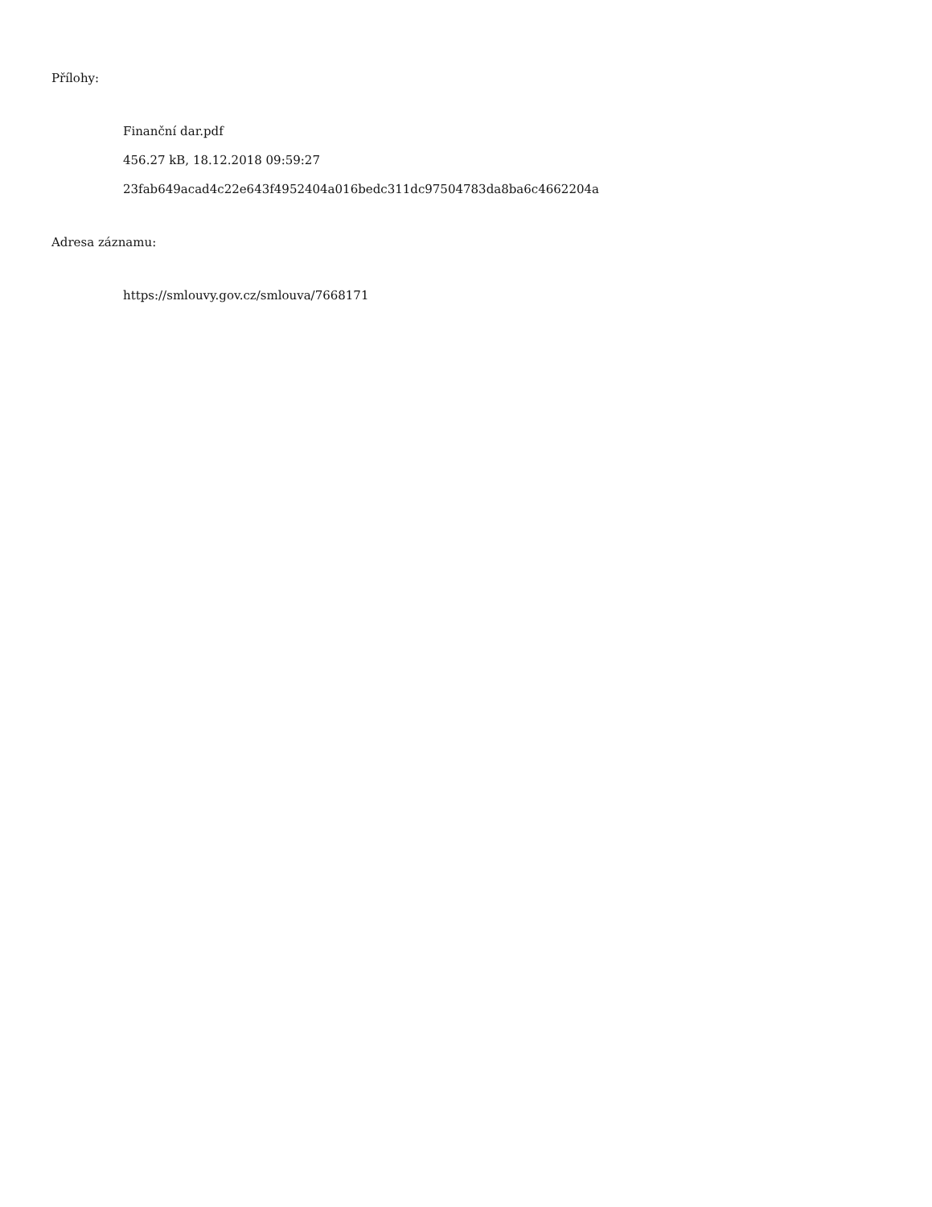Přílohy:
Finanční dar.pdf
456.27 kB, 18.12.2018 09:59:27
23fab649acad4c22e643f4952404a016bedc311dc97504783da8ba6c4662204a
Adresa záznamu:
https://smlouvy.gov.cz/smlouva/7668171